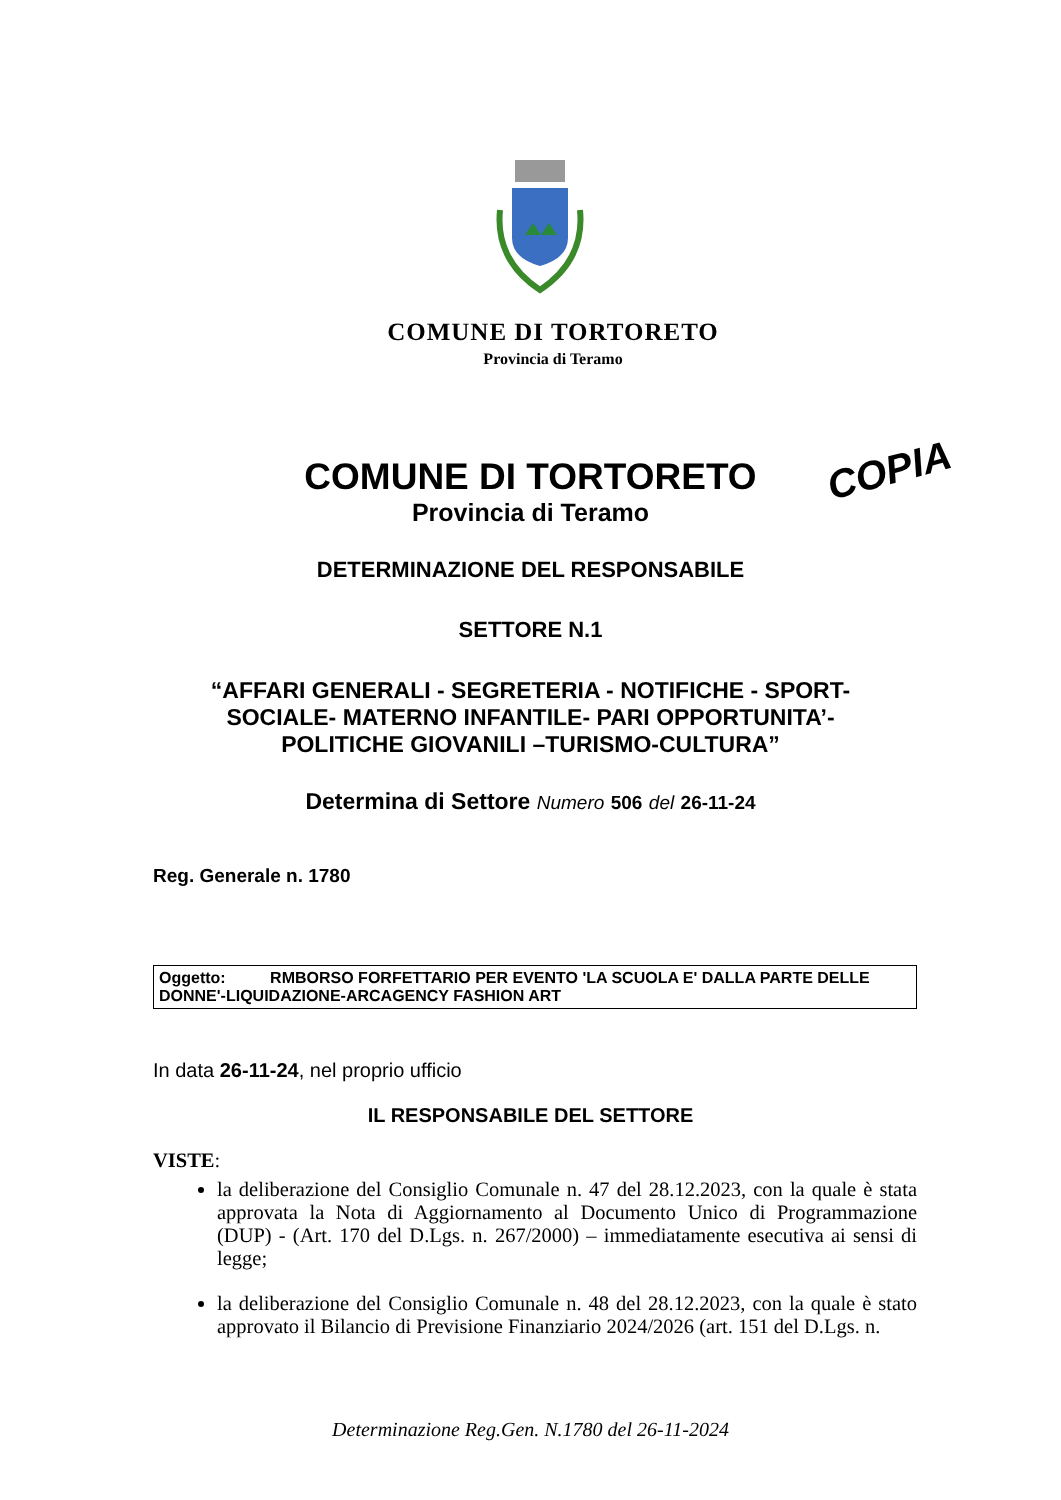COMUNE DI TORTORETO
Provincia di Teramo
COPIA
COMUNE DI TORTORETO
Provincia di Teramo
DETERMINAZIONE DEL RESPONSABILE
SETTORE N.1
“AFFARI GENERALI - SEGRETERIA - NOTIFICHE - SPORT-
SOCIALE- MATERNO INFANTILE- PARI OPPORTUNITA’-
POLITICHE GIOVANILI –TURISMO-CULTURA”
Determina di Settore Numero 506 del 26-11-24
Reg. Generale n. 1780
Oggetto: RMBORSO FORFETTARIO PER EVENTO 'LA SCUOLA E' DALLA PARTE DELLE DONNE'-LIQUIDAZIONE-ARCAGENCY FASHION ART
In data 26-11-24, nel proprio ufficio
IL RESPONSABILE DEL SETTORE
VISTE:
la deliberazione del Consiglio Comunale n. 47 del 28.12.2023, con la quale è stata approvata la Nota di Aggiornamento al Documento Unico di Programmazione (DUP) - (Art. 170 del D.Lgs. n. 267/2000) – immediatamente esecutiva ai sensi di legge;
la deliberazione del Consiglio Comunale n. 48 del 28.12.2023, con la quale è stato approvato il Bilancio di Previsione Finanziario 2024/2026 (art. 151 del D.Lgs. n.
Determinazione Reg.Gen. N.1780 del 26-11-2024